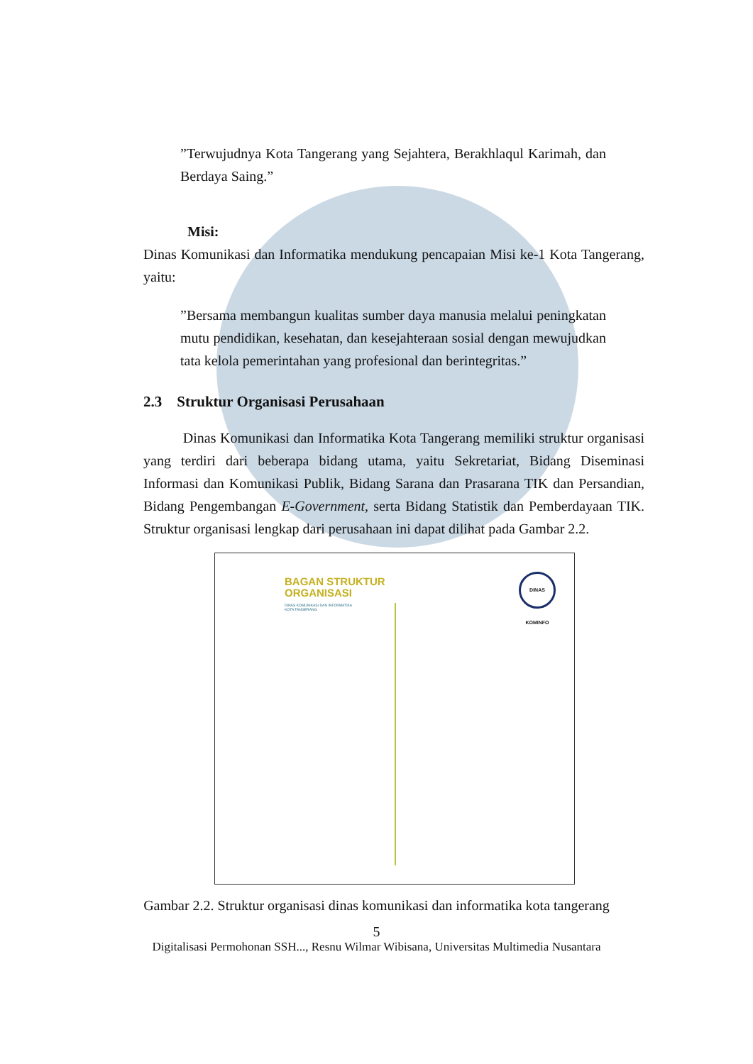”Terwujudnya Kota Tangerang yang Sejahtera, Berakhlaqul Karimah, dan Berdaya Saing.”
Misi:
Dinas Komunikasi dan Informatika mendukung pencapaian Misi ke-1 Kota Tangerang, yaitu:
”Bersama membangun kualitas sumber daya manusia melalui peningkatan mutu pendidikan, kesehatan, dan kesejahteraan sosial dengan mewujudkan tata kelola pemerintahan yang profesional dan berintegritas.”
2.3 Struktur Organisasi Perusahaan
Dinas Komunikasi dan Informatika Kota Tangerang memiliki struktur organisasi yang terdiri dari beberapa bidang utama, yaitu Sekretariat, Bidang Diseminasi Informasi dan Komunikasi Publik, Bidang Sarana dan Prasarana TIK dan Persandian, Bidang Pengembangan E-Government, serta Bidang Statistik dan Pemberdayaan TIK. Struktur organisasi lengkap dari perusahaan ini dapat dilihat pada Gambar 2.2.
BAGAN STRUKTUR
ORGANISASI
DINAS KOMUNIKASI DAN INFORMATIKA
KOTA TANGERANG
DINAS KOMINFO
Gambar 2.2. Struktur organisasi dinas komunikasi dan informatika kota tangerang
5
Digitalisasi Permohonan SSH..., Resnu Wilmar Wibisana, Universitas Multimedia Nusantara